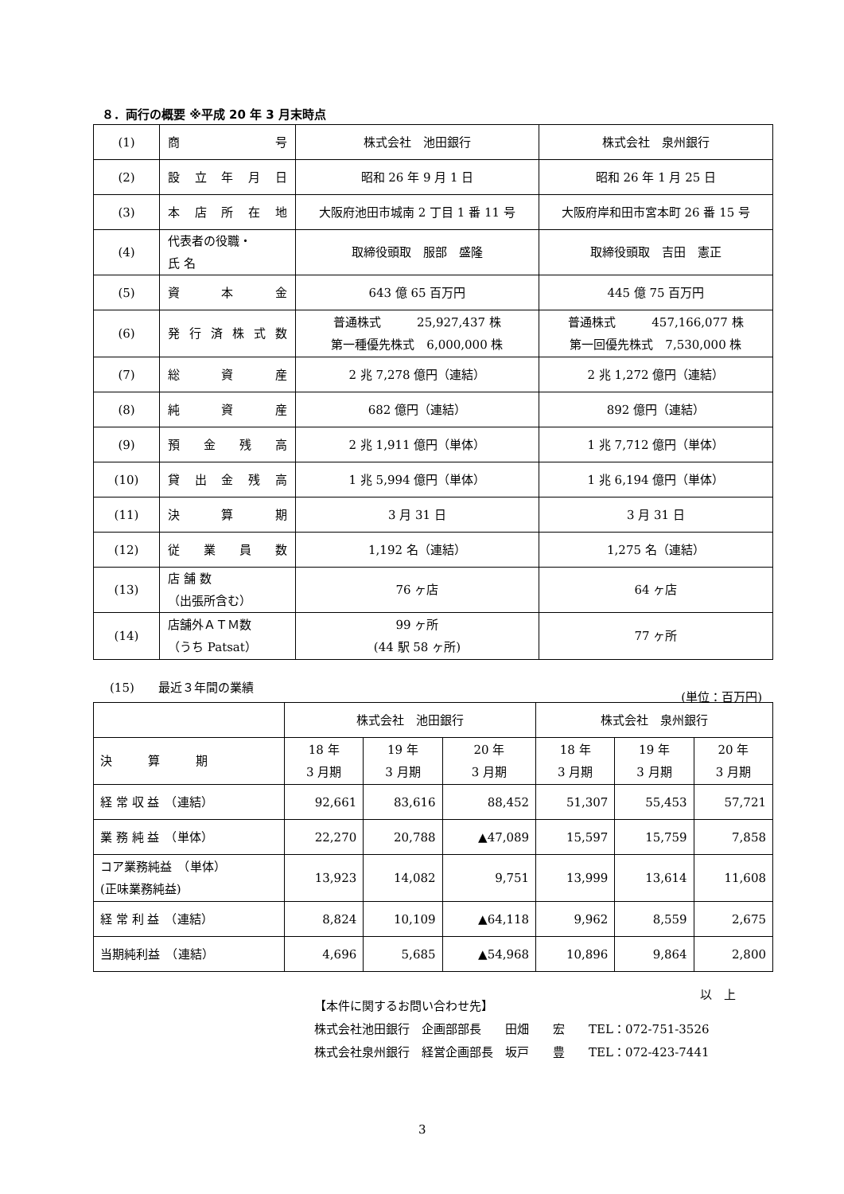８．両行の概要 ※平成 20 年 3 月末時点
| (1) | 商 号 | 株式会社 池田銀行 | 株式会社 泉州銀行 |
| (2) | 設 立 年 月 日 | 昭和 26 年 9 月 1 日 | 昭和 26 年 1 月 25 日 |
| (3) | 本 店 所 在 地 | 大阪府池田市城南 2 丁目 1 番 11 号 | 大阪府岸和田市宮本町 26 番 15 号 |
| (4) | 代表者の役職・ 氏 名 | 取締役頭取 服部 盛隆 | 取締役頭取 吉田 憲正 |
| (5) | 資 本 金 | 643 億 65 百万円 | 445 億 75 百万円 |
| (6) | 発 行 済 株 式 数 | 普通株式 25,927,437 株 第一種優先株式 6,000,000 株 | 普通株式 457,166,077 株 第一回優先株式 7,530,000 株 |
| (7) | 総 資 産 | 2 兆 7,278 億円（連結） | 2 兆 1,272 億円（連結） |
| (8) | 純 資 産 | 682 億円（連結） | 892 億円（連結） |
| (9) | 預 金 残 高 | 2 兆 1,911 億円（単体） | 1 兆 7,712 億円（単体） |
| (10) | 貸 出 金 残 高 | 1 兆 5,994 億円（単体） | 1 兆 6,194 億円（単体） |
| (11) | 決 算 期 | 3 月 31 日 | 3 月 31 日 |
| (12) | 従 業 員 数 | 1,192 名（連結） | 1,275 名（連結） |
| (13) | 店 舗 数 （出張所含む） | 76 ヶ店 | 64 ヶ店 |
| (14) | 店舗外ＡＴＭ数 （うち Patsat） | 99 ヶ所 (44 駅 58 ヶ所) | 77 ヶ所 |
(15)　　最近３年間の業績 (単位：百万円)
| | 株式会社 池田銀行 | | | 株式会社 泉州銀行 | | |
| 決 算 期 | 18 年 3 月期 | 19 年 3 月期 | 20 年 3 月期 | 18 年 3 月期 | 19 年 3 月期 | 20 年 3 月期 |
| 経 常 収 益 （連結） | 92,661 | 83,616 | 88,452 | 51,307 | 55,453 | 57,721 |
| 業 務 純 益 （単体） | 22,270 | 20,788 | ▲47,089 | 15,597 | 15,759 | 7,858 |
| コア業務純益 （単体） (正味業務純益) | 13,923 | 14,082 | 9,751 | 13,999 | 13,614 | 11,608 |
| 経 常 利 益 （連結） | 8,824 | 10,109 | ▲64,118 | 9,962 | 8,559 | 2,675 |
| 当期純利益 （連結） | 4,696 | 5,685 | ▲54,968 | 10,896 | 9,864 | 2,800 |
以　上
【本件に関するお問い合わせ先】
株式会社池田銀行　企画部部長　　田畑　　宏　　TEL：072-751-3526
株式会社泉州銀行　経営企画部長　坂戸　　豊　　TEL：072-423-7441
3